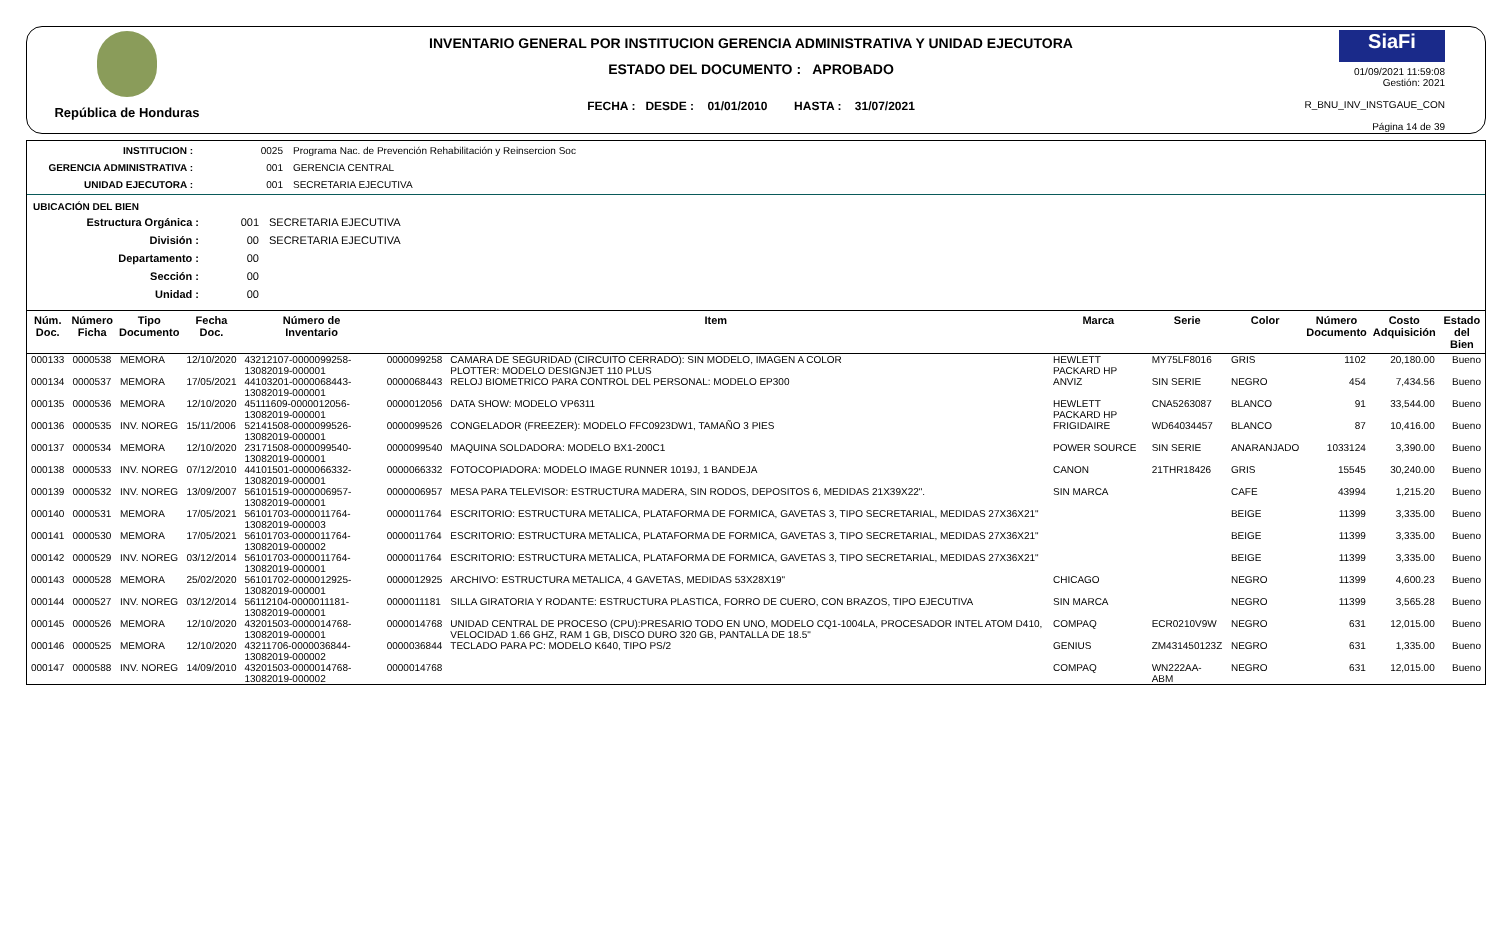República de Honduras
INVENTARIO GENERAL POR INSTITUCION GERENCIA ADMINISTRATIVA Y UNIDAD EJECUTORA
ESTADO DEL DOCUMENTO : APROBADO
FECHA : DESDE : 01/01/2010 HASTA : 31/07/2021
SiaFi
01/09/2021 11:59:08
Gestión: 2021
R_BNU_INV_INSTGAUE_CON
Página 14 de 39
| INSTITUCION : | 0025 | Programa Nac. de Prevención Rehabilitación y Reinsercion Soc |
| GERENCIA ADMINISTRATIVA : | 001 | GERENCIA CENTRAL |
| UNIDAD EJECUTORA : | 001 | SECRETARIA EJECUTIVA |
UBICACIÓN DEL BIEN
| Estructura Orgánica : | 001 | SECRETARIA EJECUTIVA |
| División : | 00 | SECRETARIA EJECUTIVA |
| Departamento : | 00 | |
| Sección : | 00 | |
| Unidad : | 00 | |
| Núm. Doc. | Número Ficha | Tipo Documento | Fecha Doc. | Número de Inventario | Item | | Marca | Serie | Color | Número Documento | Costo Adquisición | Estado del Bien |
| --- | --- | --- | --- | --- | --- | --- | --- | --- | --- | --- | --- | --- |
| 000133 | 0000538 | MEMORA | 12/10/2020 | 43212107-0000099258-13082019-000001 | 0000099258 | CAMARA DE SEGURIDAD (CIRCUITO CERRADO): SIN MODELO, IMAGEN A COLOR PLOTTER: MODELO DESIGNJET 110 PLUS | HEWLETT PACKARD HP | MY75LF8016 | GRIS | 1102 | 20,180.00 | Bueno |
| 000134 | 0000537 | MEMORA | 17/05/2021 | 44103201-0000068443-13082019-000001 | 0000068443 | RELOJ BIOMETRICO PARA CONTROL DEL PERSONAL: MODELO EP300 | ANVIZ | SIN SERIE | NEGRO | 454 | 7,434.56 | Bueno |
| 000135 | 0000536 | MEMORA | 12/10/2020 | 45111609-0000012056-13082019-000001 | 0000012056 | DATA SHOW: MODELO VP6311 | HEWLETT PACKARD HP | CNA5263087 | BLANCO | 91 | 33,544.00 | Bueno |
| 000136 | 0000535 | INV. NOREG | 15/11/2006 | 52141508-0000099526-13082019-000001 | 0000099526 | CONGELADOR (FREEZER): MODELO FFC0923DW1, TAMAÑO 3 PIES | FRIGIDAIRE | WD64034457 | BLANCO | 87 | 10,416.00 | Bueno |
| 000137 | 0000534 | MEMORA | 12/10/2020 | 23171508-0000099540-13082019-000001 | 0000099540 | MAQUINA SOLDADORA: MODELO BX1-200C1 | POWER SOURCE | SIN SERIE | ANARANJADO | 1033124 | 3,390.00 | Bueno |
| 000138 | 0000533 | INV. NOREG | 07/12/2010 | 44101501-0000066332-13082019-000001 | 0000066332 | FOTOCOPIADORA: MODELO IMAGE RUNNER 1019J, 1 BANDEJA | CANON | 21THR18426 | GRIS | 15545 | 30,240.00 | Bueno |
| 000139 | 0000532 | INV. NOREG | 13/09/2007 | 56101519-0000006957-13082019-000001 | 0000006957 | MESA PARA TELEVISOR: ESTRUCTURA MADERA, SIN RODOS, DEPOSITOS 6, MEDIDAS 21X39X22". | SIN MARCA | | CAFE | 43994 | 1,215.20 | Bueno |
| 000140 | 0000531 | MEMORA | 17/05/2021 | 56101703-0000011764-13082019-000003 | 0000011764 | ESCRITORIO: ESTRUCTURA METALICA, PLATAFORMA DE FORMICA, GAVETAS 3, TIPO SECRETARIAL, MEDIDAS 27X36X21" | | | BEIGE | 11399 | 3,335.00 | Bueno |
| 000141 | 0000530 | MEMORA | 17/05/2021 | 56101703-0000011764-13082019-000002 | 0000011764 | ESCRITORIO: ESTRUCTURA METALICA, PLATAFORMA DE FORMICA, GAVETAS 3, TIPO SECRETARIAL, MEDIDAS 27X36X21" | | | BEIGE | 11399 | 3,335.00 | Bueno |
| 000142 | 0000529 | INV. NOREG | 03/12/2014 | 56101703-0000011764-13082019-000001 | 0000011764 | ESCRITORIO: ESTRUCTURA METALICA, PLATAFORMA DE FORMICA, GAVETAS 3, TIPO SECRETARIAL, MEDIDAS 27X36X21" | | | BEIGE | 11399 | 3,335.00 | Bueno |
| 000143 | 0000528 | MEMORA | 25/02/2020 | 56101702-0000012925-13082019-000001 | 0000012925 | ARCHIVO: ESTRUCTURA METALICA, 4 GAVETAS, MEDIDAS 53X28X19" | CHICAGO | | NEGRO | 11399 | 4,600.23 | Bueno |
| 000144 | 0000527 | INV. NOREG | 03/12/2014 | 56112104-0000011181-13082019-000001 | 0000011181 | SILLA GIRATORIA Y RODANTE: ESTRUCTURA PLASTICA, FORRO DE CUERO, CON BRAZOS, TIPO EJECUTIVA | SIN MARCA | | NEGRO | 11399 | 3,565.28 | Bueno |
| 000145 | 0000526 | MEMORA | 12/10/2020 | 43201503-0000014768-13082019-000001 | 0000014768 | UNIDAD CENTRAL DE PROCESO (CPU):PRESARIO TODO EN UNO, MODELO CQ1-1004LA, PROCESADOR INTEL ATOM D410, VELOCIDAD 1.66 GHZ, RAM 1 GB, DISCO DURO 320 GB, PANTALLA DE 18.5" | COMPAQ | ECR0210V9W | NEGRO | 631 | 12,015.00 | Bueno |
| 000146 | 0000525 | MEMORA | 12/10/2020 | 43211706-0000036844-13082019-000002 | 0000036844 | TECLADO PARA PC: MODELO K640, TIPO PS/2 | GENIUS | ZM431450123Z | NEGRO | 631 | 1,335.00 | Bueno |
| 000147 | 0000588 | INV. NOREG | 14/09/2010 | 43201503-0000014768-13082019-000002 | 0000014768 | | COMPAQ | WN222AA-ABM | NEGRO | 631 | 12,015.00 | Bueno |